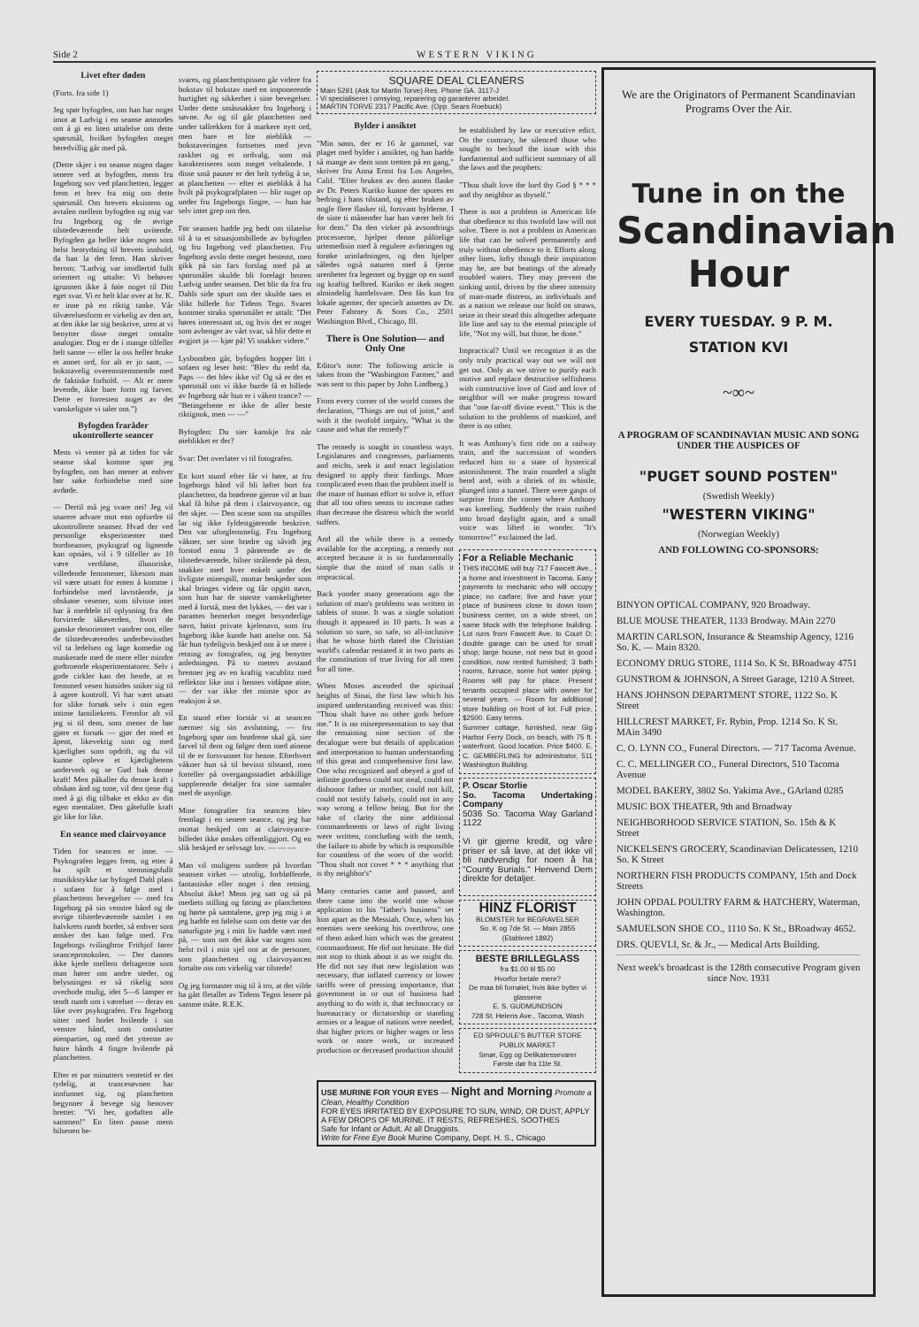Side 2 WESTERN VIKING
Livet efter døden
(Forts. fra side 1)
Jeg spør byfogden, om han har noget imot at Ludvig i en seanse anmodes om å gi en liten uttalelse om dette spørsmål, hvilket byfogden meget beredvillig går med på.
(Dette skjer i en seanse nogen dager senere ved at byfogden, mens fru Ingeborg sov ved planchetten, legger frem et brev fra mig om dette spørsmål. Om brevets eksistens og avtalen mellem byfogden og mig var fru Ingeborg og de øvrige tilstedeværende helt uvitende. Byfogden ga heller ikke nogen som helst hentydning til brevets innhold, da han la det frem. Han skriver herom: "Ludvig var imidlertid fullt orientert og uttalte: Vi behøver igrunnen ikke å føie noget til Ditt eget svar. Vi er helt klar over at hr. K. er inne på en riktig tanke. Vår tilværelsesform er virkelig av den art, at den ikke lar sig beskrive, uten at vi benytter disse meget omtalte analogier. Dog er de i mange tilfeller helt sanne — eller la oss heller bruke et annet ord, for alt er jo sant, — bokstavelig overensstemmende med de faktiske forhold. — Alt er mere levende, ikke bare form og farver. Dette er forresten noget av det vanskeligste vi taler om.")
Byfogden fraråder ukontrollerte seancer
Mens vi venter på at tiden for vår seanse skal komme spør jeg byfogden, om han mener at enhver bør søke forbindelse med sine avdøde.
— Dertil må jeg svare nei! Jeg vil snarere advare mot enn opfordre til ukontrollerte seanser. Hvad der ved personlige eksperimenter med bordseanser, psykograf og lignende kan opnåes, vil i 9 tilfeller av 10 være verdiløse, illusoriske, villedende fenomener, likesom man vil være utsatt for enten å komme i forbindelse med lavtstående, ja obskøne vesener, som tilvisse intet har å meddele til oplysning fra den forvirrede tåkeverden, hvori de ganske desorientert vandrer om, eller de tilstedeværendes underbevissthet vil ta ledelsen og lage komedie og maskerade med de mere eller mindre godtroende eksperimentatorer. Selv i gode cirkler kan det hende, at et fremmed vesen hinsides sniker sig til å agere kontroll. Vi har vært utsatt for slike forsøk selv i min egen intime familiekrets. Fremfor alt vil jeg si til dem, som mener de bør gjøre et forsøk — gjør det med et åpent, likevektig sinn og med kjærlighet som opdrift, og du vil kunne opleve et kjærlighetens underverk og se Gud bak denne kraft! Men påkaller du denne kraft i obskøn ånd og tone, vil den tjene dig med å gi dig tilbake et ekko av din egen mentalitet. Den gåtefulle kraft gir like for like.
En seance med clairvoyance
Tiden for seancen er inne. — Psykografen legges frem, og etter å ha spilt et stemningsfullt musikkstykke tar byfoged Dahl plass i sofaen for å følge med i planchettens bevegelser — med fru Ingeborg på sin venstre hånd og de øvrige tilstedeværende samlet i en halvkrets rundt bordet, så enhver som ønsker det kan følge med. Fru Ingeborgs tvilingbror Frithjof fører seanceprotokolen. — Der dannes ikke kjede mellem deltagerne som man hører om andre steder, og belysningen er så rikelig som overhode mulig, idet 5—6 lamper er tendt rundt om i værelset — derav en like over psykografen. Fru Ingeborg sitter med hodet hvilende i sin venstre hånd, som omslutter øienpartiet, og med det ytterste av høire hånds 4 fingre hvilende på planchetten.
Efter et par minutters ventetid er det tydelig, at trancesøvnen har innfunnet sig, og planchetten begynner å bevege sig henover brettet: "Vi her, godaften alle sammen!" En liten pause mens hilsenen be-
svares, og planchettspissen går videre fra bokstav til bokstav med en imponerende hurtighet og sikkerhet i sine bevegelser. Under dette småsnakker fru Ingeborg i søvne. Av og til går planchetten ned under tallrekken for å markere nytt ord, men bare et lite øieblikk — bokstaveringen fortsettes med jevn raskhet og et ordvalg, som må karakteriseres som meget veltalende. I disse små pauser er det helt tydelig å se, at planchetten — efter et øieblikk å ha hvilt på psykografplaten — blir suget op under fru Ingeborgs fingre, — hun har selv intet grep om den.
Før seansen hadde jeg bedt om tilatelse til å ta et situasjonsbillede av byfogden og fru Ingeborg ved planchetten. Fru Ingeborg avslo dette meget bestemt, men gikk på sin fars forslag med på at spørsmålet skulde bli forelagt broren Ludvig under seansen. Det blir da fra fru Dahls side spurt om der skulde taes et slikt billede for Tidens Tegn. Svaret kommer straks spørsmålet er uttalt: "Det høres interessant ut, og hvis det er noget som avhenger av vårt svar, så blir dette et avgjort ja — kjør på! Vi snakker videre."
Lysbomben går, byfogden hopper litt i sofaen og leser høit: "Blev du redd da, Paps — det blev ikke vi! Og så er det et spørsmål om vi ikke burde få et billede av Ingeborg når hun er i våken trance? — "Betingelsene er ikke de aller beste riktignok, men — —"
Byfogden: Du sier kanskje fra når øieblikket er der?
Svar: Det overlater vi til fotografen.
En kort stund efter får vi høre, at fru Ingeborgs hånd vil bli løftet bort fra planchetten, da brødrene gjerne vil at hun skal få hilse på dem i clairvoyance, og det skjer. — Den scene som nu utspilles lar sig ikke fyldestgjørende beskrive. Den var uforglemmelig. Fru Ingeborg våkner, ser sine brødre og såvidt jeg forstod ennu 3 pårørende av de tilstedeværende, hilser strålende på dem, snakker med hver enkelt under det livligste minespill, mottar beskjeder som skal bringes videre og får opgitt navn, som hun har de største vanskeligheter med å forstå, men det lykkes, — det var i parantes bemerket meget besynderlige navn, høist private kjelenavn, som fru Ingeborg ikke kunde hatt anelse om. Så får hun tydeligvis beskjed om å se mere i retning av fotografen, og jeg benytter anledningen. På to meters avstand brenner jeg av en kraftig vacublitz med reflektor like inn i hennes vidåpne øine, — der var ikke det minste spor av reaksjon å se.
En stund efter forstår vi at seancen nærmer sig sin avslutning, — fru Ingeborg spør om brødrene skal gå, sier farvel til dem og følger dem med øinene til de er forsvunnet for henne. Efterhvert våkner hun så til bevisst tilstand, men forteller på overgangsstadiet adskillige supplerende detaljer fra sine samtaler med de usynlige.
Mine fotografier fra seancen blev fremlagt i en senere seance, og jeg har mottat beskjed om at clairvoyance-billedet ikke ønskes offentliggjort. Og en slik beskjed er selvsagt lov. — — —
Man vil muligens sutdere på hvordan seansen virket — utrolig, forbløffende, fantastiske eller noget i den retning. Absolut ikke! Mens jeg satt og så på mediets stilling og føring av planchetten og hørte på samtalene, grep jeg mig i at jeg hadde en følelse som om dette var det naturligste jeg i mitt liv hadde vært med på, — som om det ikke var nogen som helst tvil i min sjel om at de personer, som planchetten og clairvoyancen fortalte oss om virkelig var tilstede!
Og jeg formaster mig til å tro, at det vilde ha gått fletallet av Tidens Tegns lesere på samme måte. R.E.K.
SQUARE DEAL CLEANERS
Main 5291 (Ask for Martin Torve) Res. Phone GA. 3117-J
Vi specialiserer i omsying, reparering og garanterer arbeidet.
MARTIN TORVE 2317 Pacific Ave. (Opp. Sears Roebuck)
Bylder i ansiktet
"Min sønn, der er 16 år gammel, var plaget med bylder i ansiktet, og han hadde så mange av dem som tretten på en gang," skriver fru Anna Ernst fra Los Angeles, Calif. "Efter bruken av den annen flaske av Dr. Peters Kuriko kunne der spores en bedring i hans tilstand, og efter bruken av nogle flere flasker til, forsvant bylderne. I de siste ti månender har han været helt fri for dem." Da den virker på avsondrings processerne, hjelper denne pålitelige urtemedisin med å regulere avføringen og forøke urinladningen, og den hjelper således også naturen med å fjerne urenheter fra legemet og bygge op en sund og kraftig helbred. Kuriko er ikek nogen almindelig handelsvare. Den fås kun fra lokale agenter, der specielt ansettes av Dr. Peter Fahrney & Sons Co., 2501 Washington Blvd., Chicago, Ill.
There is One Solution— and Only One
Editor's note: The following article is taken from the "Washington Farmer," and was sent to this paper by John Lindberg.)
From every corner of the world comes the declaration, "Things are out of joint," and with it the twofold inquiry, "What is the cause and what the remedy?"
The remedy is sought in countless ways. Legislatures and congresses, parliaments and reichs, seek it and enact legislation designed to apply their findings. More complicated even than the problem itself is the maze of human effort to solve it, effort that all too often seems to increase rather than decrease the distress which the world suffers.
And all the while there is a remedy available for the accepting, a remedy not accepted because it is so fundamentally simple that the mind of man calls it impractical.
Back yonder many generations ago the solution of man's problems was written in tablets of stone. It was a single solution though it appeared in 10 parts. It was a solution so sure, so safe, so all-inclusive that he whose birth dated the Christian world's calendar restated it in two parts as the constitution of true living for all men for all time.
When Moses ascended the spiritual heights of Sinai, the first law which his inspired understanding received was this: "Thou shalt have no other gods before me." It is no misrepresentation to say that the remaining nine section of the decalogue were but details of application and interpretation to human understanding of this great and comprehensive first law. One who recognized and obeyed a god of infinite goodness could not steal, could not dishonor father or mother, could not kill, could not testify falsely, could not in any way wrong a fellow being. But for the sake of clarity the nine additional commandments or laws of right living were written, concluding with the tenth, the failure to abide by which is responsible for countless of the woes of the world: "Thou shalt not covet * * * anything that is thy neighbor's"
Many centuries came and passed, and there came into the world one whose application to his "father's business" set him apart as the Messiah. Once, when his enemies were seeking his overthrow, one of them asked him which was the greatest commandment. He did not hesitate. He did not stop to think about it as we might do. He did not say that new legislation was necessary, that inflated currency or lower tariffs were of pressing importance, that government in or out of business had anything to do with it, that technocracy or bureaucracy or dictatorship or standing armies or a league of nations were needed, that higher prices or higher wages or less work or more work, or increased production or decreased production should
be established by law or executive edict. On the contrary, he silenced those who sought to becloud the issue with this fundamental and sufficient summary of all the laws and the prophets:
"Thou shalt love the lord thy God § * * * and thy neighbor as thyself."
There is not a problem in American life that obedience to this twofold law will not solve. There is not a problem in American life that can be solved permanently and truly without obedience to it. Efforts along other lines, lofty though their inspiration may be, are but beatings of the already troubled waters. They may prevent the sinking until, driven by the sheer intensity of man-made distress, as individuals and as a nation we release our hold on straws, seize in their stead this altogether adequate life line and say to the eternal principle of life, "Not my will, but thine, be done."
Impractical? Until we recognize it as the only truly practical way out we will not get out. Only as we strive to purify each motive and replace destructive selfishness with constructive love of God and love of neighbor will we make progress toward that "one far-off divine event." This is the solution to the problems of mankind, and there is no other.
It was Anthony's first ride on a railway train, and the succession of wonders reduced him to a state of hysterical astonishment. The train rounded a slight bend and, with a shriek of its whistle, plunged into a tunnel. There were gasps of surprise from the corner where Anthony was kneeling. Suddenly the train rushed into broad daylight again, and a small voice was lifted in wonder. "It's tomorrow!" exclaimed the lad.
For a Reliable Mechanic
THIS INCOME will buy 717 Fawcett Ave., a home and investment in Tacoma. Easy payments to mechanic who will occupy place; no carfare; live and have your place of business close to down town business center, on a wide street, on same block with the telephone building. Lot runs from Fawcett Ave. to Court D; double garage can be used for small shop; large house, not new but in good condition, now rented furnished; 3 bath rooms, furnace, some hot water piping. Rooms will pay for place. Present tenants occupied place with owner for several years. — Room for additional store building on front of lot. Full price, $2500. Easy terms.
Summer cottage, furnished, near Gig Harbor Ferry Dock, on beach, with 75 ft. waterfront. Good location. Price $400. E. C. GEMBERLING for administrator, 511 Washington Building.
P. Oscar Storlie
So. Tacoma Undertaking Company
5036 So. Tacoma Way Garland 1122
Vi gir gjerne kredit, og våre priser er så lave, at det ikke vil bli nødvendig for noen å ha "County Burials." Henvend Dem direkte for detaljer.
HINZ FLORIST
BLOMSTER for BEGRAVELSER
So. K og 7de St. — Main 2855
(Etableret 1892)
BESTE BRILLEGLASS
fra $1.00 til $5.00
Hvorfor betale mere?
De maa bli fornøiet, hvis ikke bytter vi glassene
E. S. GUDMUNDSON
728 St. Helens Ave., Tacoma, Wash
ED SPROULE'S BUTTER STORE
PUBLIX MARKET
Smør, Egg og Delikatessevarer
Første dør fra 11te St.
USE MURINE FOR YOUR EYES — Night and Morning Promote a Clean, Healthy Condition
FOR EYES IRRITATED BY EXPOSURE TO SUN, WIND, OR DUST, APPLY A FEW DROPS OF MURINE. IT RESTS, REFRESHES, SOOTHES
Safe for Infant or Adult. At all Druggists.
Write for Free Eye Book Murine Company, Dept. H. S., Chicago
We are the Originators of Permanent Scandinavian Programs Over the Air.
Tune in on the
Scandinavian
Hour
EVERY TUESDAY. 9 P. M.
STATION KVI
~∞~
A PROGRAM OF SCANDINAVIAN MUSIC AND SONG UNDER THE AUSPICES OF
"PUGET SOUND POSTEN"
(Swedish Weekly)
"WESTERN VIKING"
(Norwegian Weekly)
AND FOLLOWING CO-SPONSORS:
BINYON OPTICAL COMPANY, 920 Broadway.
BLUE MOUSE THEATER, 1133 Brodway. MAin 2270
MARTIN CARLSON, Insurance & Steamship Agency, 1216 So. K. — Main 8320.
ECONOMY DRUG STORE, 1114 So. K St. BRoadway 4751
GUNSTROM & JOHNSON, A Street Garage, 1210 A Street.
HANS JOHNSON DEPARTMENT STORE, 1122 So. K Street
HILLCREST MARKET, Fr. Rybin, Prop. 1214 So. K St. MAin 3490
C. O. LYNN CO., Funeral Directors. — 717 Tacoma Avenue.
C. C. MELLINGER CO., Funeral Directors, 510 Tacoma Avenue
MODEL BAKERY, 3802 So. Yakima Ave., GArland 0285
MUSIC BOX THEATER, 9th and Broadway
NEIGHBORHOOD SERVICE STATION, So. 15th & K Street
NICKELSEN'S GROCERY, Scandinavian Delicatessen, 1210 So. K Street
NORTHERN FISH PRODUCTS COMPANY, 15th and Dock Streets
JOHN OPDAL POULTRY FARM & HATCHERY, Waterman, Washington.
SAMUELSON SHOE CO., 1110 So. K St., BRoadway 4652.
DRS. QUEVLI, Sr. & Jr., — Medical Arts Building.
Next week's broadcast is the 128th consecutive Program given since Nov. 1931